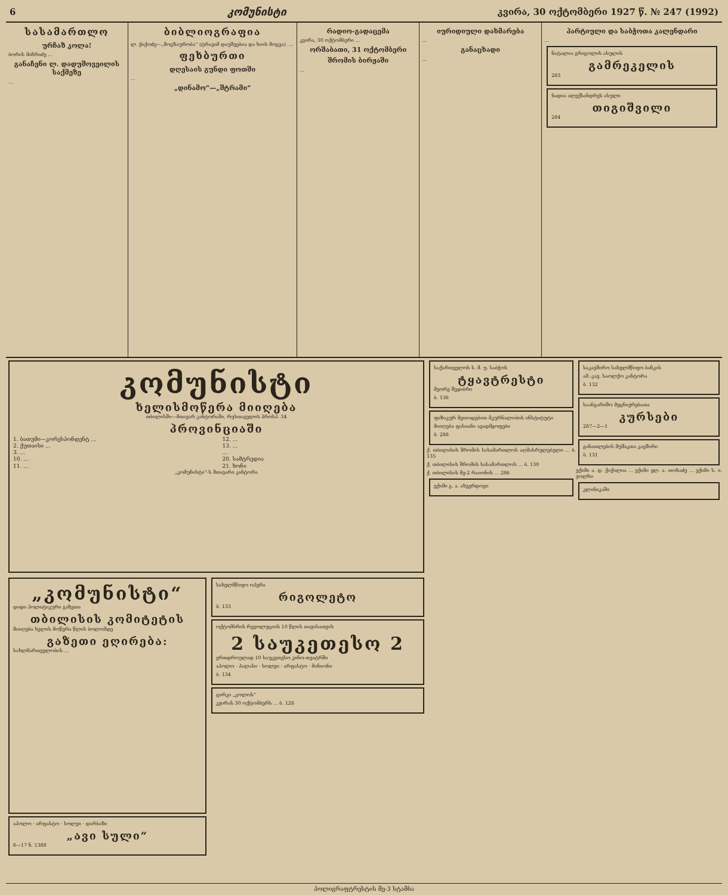6 კომუნისტი კვირა, 30 ოქტომბერი 1927 წ. № 247 (1992)
სასამართლო
ურჩაზ კოლა!
ბორის მიჩრიძე ...
განაჩენი ლ. დადუშოვეილის საქმეზე
...
ბიბლიოგრაფია
ლ. ქიქოძე—„მოგზაურობა“ (ტრავიმ დაუშვებია და ხიის მოგვა). ...
ფეხბურთი
დღესაის გუნდი ფოთში
...
„დინამო“—„შტრამი“
რადიო-გადაცემა
კვირა, 30 ოქტომბერი ...
ორშაბათი, 31 ოქტომბერი
შრომის ბირჟაში
...
იურიდიული დახმარება
...
განაცხადი
...
პარტიული და საბჭოთა კალენდარი
...
ნატალია გრიგოლის ასულის
გამრეკელის
283
ნადია ალექსანდრეს ასული
თიგიშვილი
284
კომუნისტი
ხელისმოწერა მიიღება
თბილისში—მთავარ კანტორაში, რუსთაველის პროსპ. 34
პროვინციაში
1. ბათუმი—კორესპონდენტ ...
2. ქუთაისი ...
3. ...
10. ...
11. ...
12. ...
13. ...
...
20. სამტრედია
21. ხონი
„კომუნისტი“-ს მთავარი კანტორა
„კომუნისტი“
დიდი პოლიტიკური გაზეთი
თბილისის კომიტეტის
მიიღება ხელის მოწერა წლის ბოლომდე
გაზეთი ეღირება:
სახლმართველობის ...
აპოლო · არფასტო · სოლეი · დარბაზი
„ავი სული“
6—17 ნ. 1388
სახელმწიფო ოპერა
რიგოლეტო
ბ. 133
ოქტომბრის რევოლუციის 10 წლის თავისათვის
2 საუკეთესო 2
ერთდროულად 10 საუკეთესო კინო-თეატრში
აპოლო · პალასი · სოლეი · არფასტო · მინიონი
ბ. 134
ცირკი „კოლოს“
კვირას 30 ოქტომბერს ... ბ. 126
საქართველოს ს. მ. უ. საბჭოს
ტყავტრესტი
მეორე შეჯიბრი
ბ. 136
ფიზიკურ მეთოდებით მკურნალობის ინსტიტუტი
მიიღება ფასიანი ავადმყოფები
ბ. 288
ქ. თბილისის შრომის სასამართლოს აღმასრულებელი ... ბ. 135
ქ. თბილისის შრომის სასამართლოს ... ბ. 130
ქ. თბილისის მე-2 რაიონის ... 286
ექიმი გ. ა. ახვერდოვი
საკავშირო სახელმწიფო ბანკის
ამ.-კავ. საოლქო კანტორა
ბ. 132
საანგარიშო მეცნიერებათა
კურსები
287—2—1
განათლების მუშაკთა კავშირი
ბ. 131
ექიმი ა. დ. ქიქილია ... ექიმი ვლ. ა. თოხაძე ... ექიმი ს. ი. ვოლხი
კლინიკაში
პოლიგრაფტრესტის მე-3 სტამბა